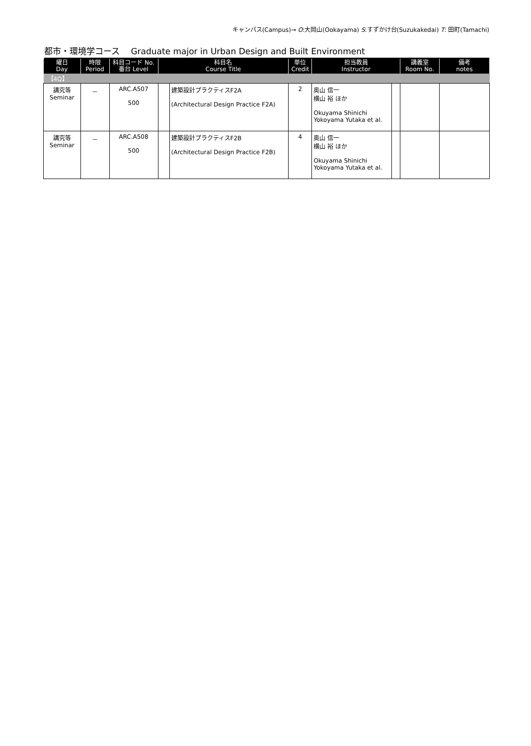キャンパス(Campus)→ O:大岡山(Ookayama) S:すずかけ台(Suzukakedai) T: 田町(Tamachi)
都市・環境学コース　 Graduate major in Urban Design and Built Environment
| 曜日 Day | 時限 Period | 科目コード No. 番台 Level | 科目名 Course Title | | 単位 Credit | 担当教員 Instructor | | 講義室 Room No. | 備考 notes |
| --- | --- | --- | --- | --- | --- | --- | --- | --- | --- |
| 【4Q】 | | | | | | | | | |
| 講究等 Seminar | － | ARC.A507 500 | | 建築設計プラクティスF2A (Architectural Design Practice F2A) | 2 | 奥山 信一 横山 裕 ほか Okuyama Shinichi Yokoyama Yutaka et al. | | | |
| 講究等 Seminar | － | ARC.A508 500 | | 建築設計プラクティスF2B (Architectural Design Practice F2B) | 4 | 奥山 信一 横山 裕 ほか Okuyama Shinichi Yokoyama Yutaka et al. | | | |